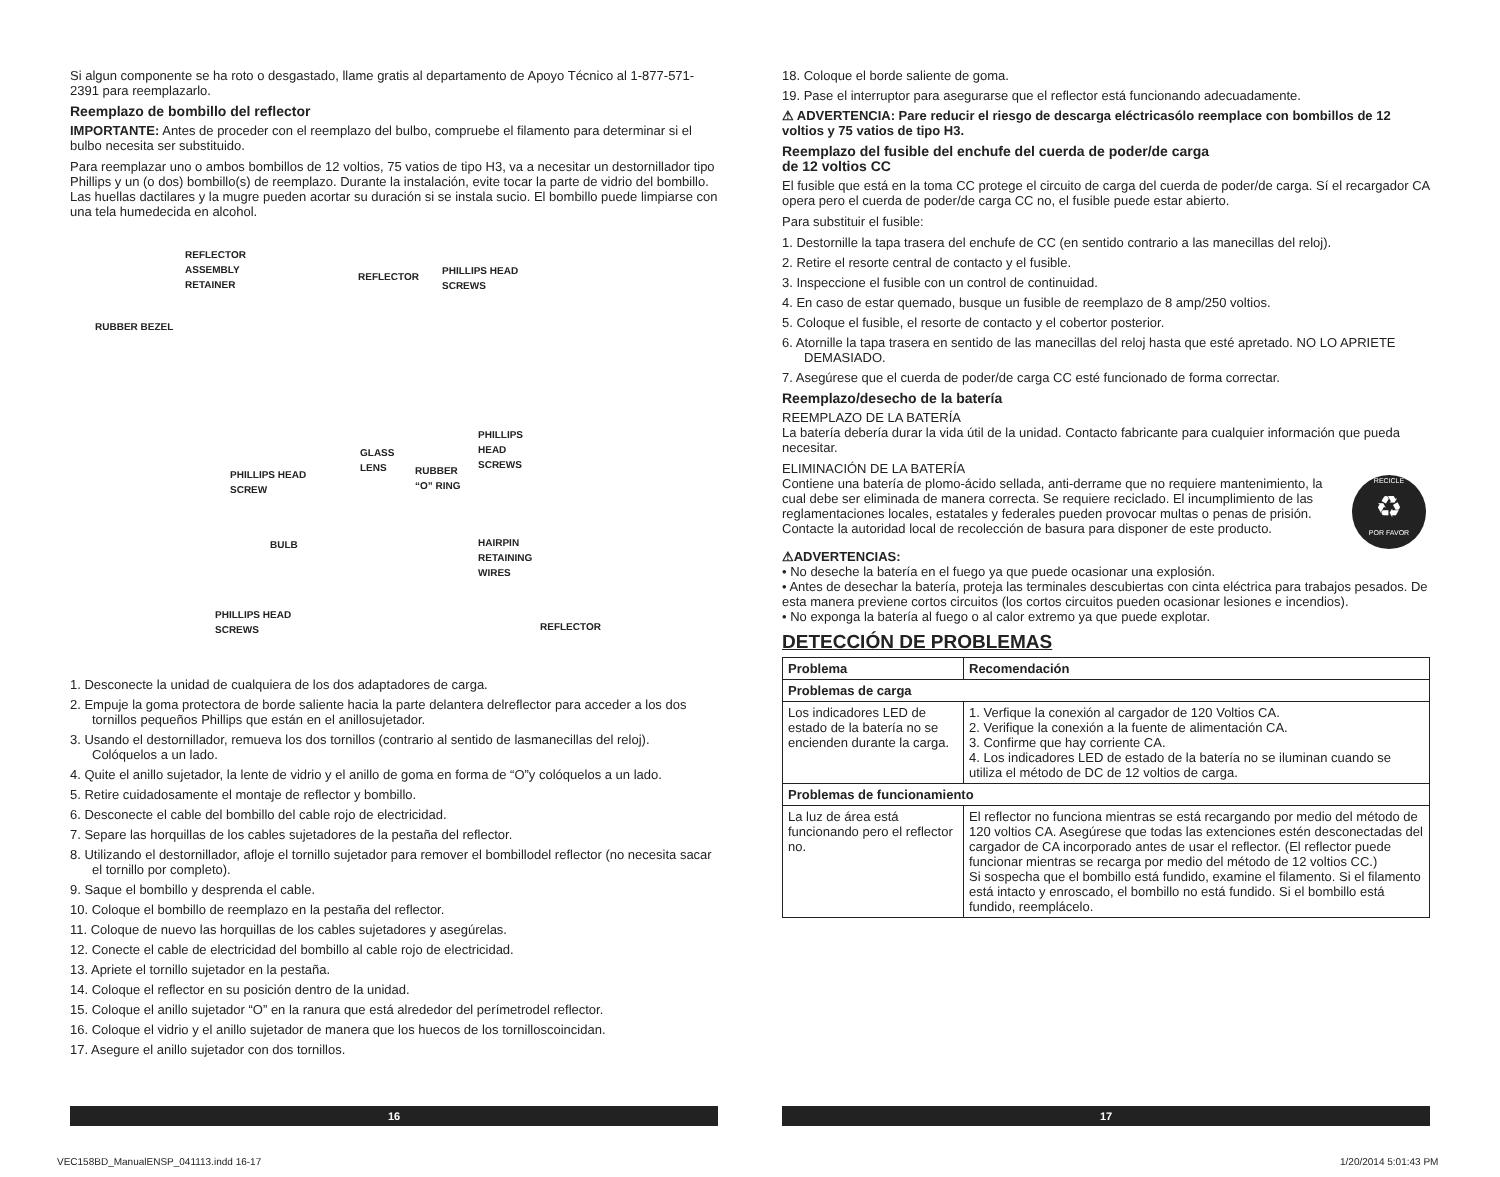Si algun componente se ha roto o desgastado, llame gratis al departamento de Apoyo Técnico al 1-877-571-2391 para reemplazarlo.
Reemplazo de bombillo del reflector
IMPORTANTE: Antes de proceder con el reemplazo del bulbo, compruebe el filamento para determinar si el bulbo necesita ser substituido.
Para reemplazar uno o ambos bombillos de 12 voltios, 75 vatios de tipo H3, va a necesitar un destornillador tipo Phillips y un (o dos) bombillo(s) de reemplazo. Durante la instalación, evite tocar la parte de vidrio del bombillo. Las huellas dactilares y la mugre pueden acortar su duración si se instala sucio. El bombillo puede limpiarse con una tela humedecida en alcohol.
REFLECTOR
ASSEMBLY
RETAINER REFLECTOR
PHILLIPS HEAD
SCREWS
RUBBER BEZEL
PHILLIPS
HEAD
SCREWS
GLASS
LENS
RUBBER
“O” RING
PHILLIPS HEAD
SCREW
BULB HAIRPIN
RETAINING
WIRES
PHILLIPS HEAD
SCREWS REFLECTOR
1. Desconecte la unidad de cualquiera de los dos adaptadores de carga.
2. Empuje la goma protectora de borde saliente hacia la parte delantera delreflector para acceder a los dos tornillos pequeños Phillips que están en el anillosujetador.
3. Usando el destornillador, remueva los dos tornillos (contrario al sentido de lasmanecillas del reloj). Colóquelos a un lado.
4. Quite el anillo sujetador, la lente de vidrio y el anillo de goma en forma de “O”y colóquelos a un lado.
5. Retire cuidadosamente el montaje de reflector y bombillo.
6. Desconecte el cable del bombillo del cable rojo de electricidad.
7. Separe las horquillas de los cables sujetadores de la pestaña del reflector.
8. Utilizando el destornillador, afloje el tornillo sujetador para remover el bombillodel reflector (no necesita sacar el tornillo por completo).
9. Saque el bombillo y desprenda el cable.
10. Coloque el bombillo de reemplazo en la pestaña del reflector.
11. Coloque de nuevo las horquillas de los cables sujetadores y asegúrelas.
12. Conecte el cable de electricidad del bombillo al cable rojo de electricidad.
13. Apriete el tornillo sujetador en la pestaña.
14. Coloque el reflector en su posición dentro de la unidad.
15. Coloque el anillo sujetador “O” en la ranura que está alrededor del perímetrodel reflector.
16. Coloque el vidrio y el anillo sujetador de manera que los huecos de los tornilloscoincidan.
17. Asegure el anillo sujetador con dos tornillos.
18. Coloque el borde saliente de goma.
19. Pase el interruptor para asegurarse que el reflector está funcionando adecuadamente.
⚠ ADVERTENCIA: Pare reducir el riesgo de descarga eléctricasólo reemplace con bombillos de 12 voltios y 75 vatios de tipo H3.
Reemplazo del fusible del enchufe del cuerda de poder/de carga
de 12 voltios CC
El fusible que está en la toma CC protege el circuito de carga del cuerda de poder/de carga. Sí el recargador CA opera pero el cuerda de poder/de carga CC no, el fusible puede estar abierto.
Para substituir el fusible:
1. Destornille la tapa trasera del enchufe de CC (en sentido contrario a las manecillas del reloj).
2. Retire el resorte central de contacto y el fusible.
3. Inspeccione el fusible con un control de continuidad.
4. En caso de estar quemado, busque un fusible de reemplazo de 8 amp/250 voltios.
5. Coloque el fusible, el resorte de contacto y el cobertor posterior.
6. Atornille la tapa trasera en sentido de las manecillas del reloj hasta que esté apretado. NO LO APRIETE DEMASIADO.
7. Asegúrese que el cuerda de poder/de carga CC esté funcionado de forma correctar.
Reemplazo/desecho de la batería
REEMPLAZO DE LA BATERÍA
La batería debería durar la vida útil de la unidad. Contacto fabricante para cualquier información que pueda necesitar.
ELIMINACIÓN DE LA BATERÍA
Contiene una batería de plomo-ácido sellada, anti-derrame que no requiere mantenimiento, la cual debe ser eliminada de manera correcta. Se requiere reciclado. El incumplimiento de las reglamentaciones locales, estatales y federales pueden provocar multas o penas de prisión. Contacte la autoridad local de recolección de basura para disponer de este producto.
RECICLE
♻
POR FAVOR
⚠ADVERTENCIAS:
• No deseche la batería en el fuego ya que puede ocasionar una explosión.
• Antes de desechar la batería, proteja las terminales descubiertas con cinta eléctrica para trabajos pesados. De esta manera previene cortos circuitos (los cortos circuitos pueden ocasionar lesiones e incendios).
• No exponga la batería al fuego o al calor extremo ya que puede explotar.
DETECCIÓN DE PROBLEMAS
| Problema | Recomendación |
| --- | --- |
| Problemas de carga | |
| Los indicadores LED de estado de la batería no se encienden durante la carga. | 1. Verfique la conexión al cargador de 120 Voltios CA. 2. Verifique la conexión a la fuente de alimentación CA. 3. Confirme que hay corriente CA. 4. Los indicadores LED de estado de la batería no se iluminan cuando se utiliza el método de DC de 12 voltios de carga. |
| Problemas de funcionamiento | |
| La luz de área está funcionando pero el reflector no. | El reflector no funciona mientras se está recargando por medio del método de 120 voltios CA. Asegúrese que todas las extenciones estén desconectadas del cargador de CA incorporado antes de usar el reflector. (El reflector puede funcionar mientras se recarga por medio del método de 12 voltios CC.) Si sospecha que el bombillo está fundido, examine el filamento. Si el filamento está intacto y enroscado, el bombillo no está fundido. Si el bombillo está fundido, reemplácelo. |
16 17
VEC158BD_ManualENSP_041113.indd 16-17
1/20/2014 5:01:43 PM